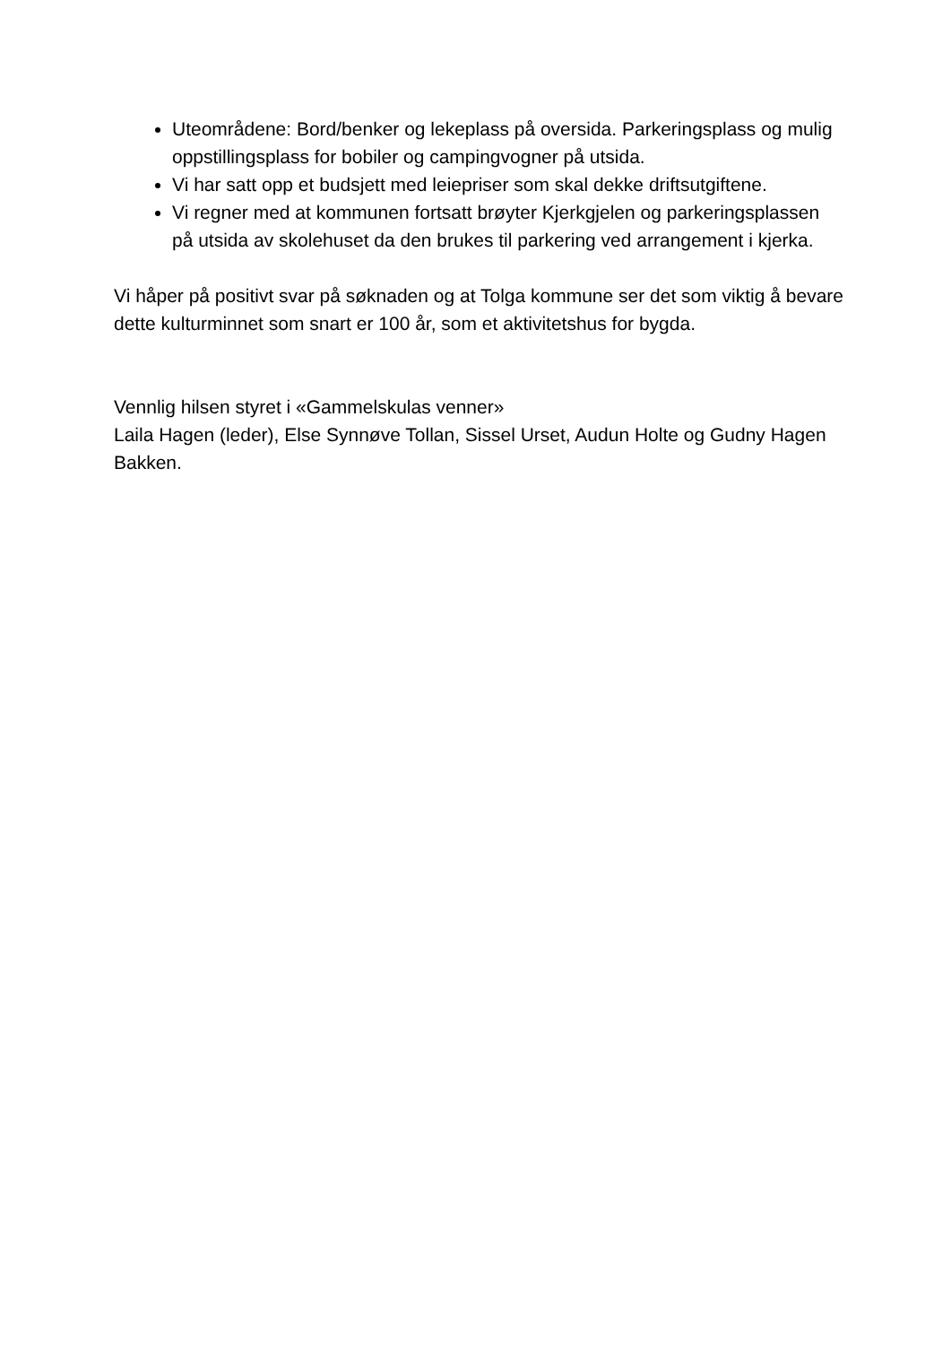Uteområdene: Bord/benker og lekeplass på oversida. Parkeringsplass og mulig oppstillingsplass for bobiler og campingvogner på utsida.
Vi har satt opp et budsjett med leiepriser som skal dekke driftsutgiftene.
Vi regner med at kommunen fortsatt brøyter Kjerkgjelen og parkeringsplassen på utsida av skolehuset da den brukes til parkering ved arrangement i kjerka.
Vi håper på positivt svar på søknaden og at Tolga kommune ser det som viktig å bevare dette kulturminnet som snart er 100 år, som et aktivitetshus for bygda.
Vennlig hilsen styret i «Gammelskulas venner»
Laila Hagen (leder), Else Synnøve Tollan, Sissel Urset, Audun Holte og Gudny Hagen Bakken.